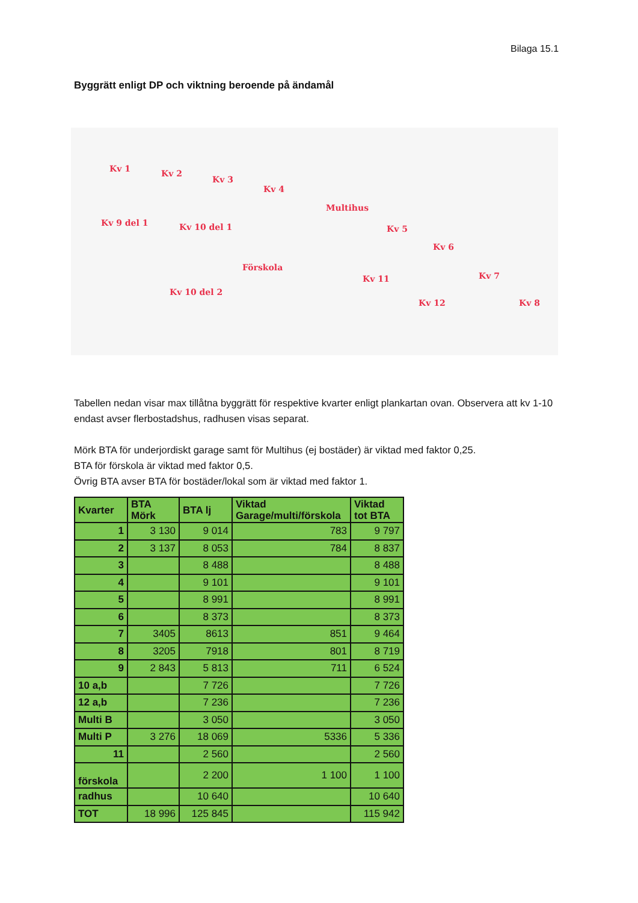Bilaga 15.1
Byggrätt enligt DP och viktning beroende på ändamål
Kv 1 Kv 2
Kv 3
Kv 4
Multihus
Kv 5
Kv 6
Kv 7
Kv 8
Kv 9 del 1 Kv 10 del 1
Förskola
Kv 11
Kv 12
Kv 10 del 2
Tabellen nedan visar max tillåtna byggrätt för respektive kvarter enligt plankartan ovan. Observera att kv 1-10 endast avser flerbostadshus, radhusen visas separat.
Mörk BTA för underjordiskt garage samt för Multihus (ej bostäder) är viktad med faktor 0,25.
BTA för förskola är viktad med faktor 0,5.
Övrig BTA avser BTA för bostäder/lokal som är viktad med faktor 1.
| Kvarter | BTA Mörk | BTA lj | Viktad Garage/multi/förskola | Viktad tot BTA |
| --- | --- | --- | --- | --- |
| 1 | 3 130 | 9 014 | 783 | 9 797 |
| 2 | 3 137 | 8 053 | 784 | 8 837 |
| 3 | | 8 488 | | 8 488 |
| 4 | | 9 101 | | 9 101 |
| 5 | | 8 991 | | 8 991 |
| 6 | | 8 373 | | 8 373 |
| 7 | 3405 | 8613 | 851 | 9 464 |
| 8 | 3205 | 7918 | 801 | 8 719 |
| 9 | 2 843 | 5 813 | 711 | 6 524 |
| 10 a,b | | 7 726 | | 7 726 |
| 12 a,b | | 7 236 | | 7 236 |
| Multi B | | 3 050 | | 3 050 |
| Multi P | 3 276 | 18 069 | 5336 | 5 336 |
| 11 | | 2 560 | | 2 560 |
| förskola | | 2 200 | 1 100 | 1 100 |
| radhus | | 10 640 | | 10 640 |
| TOT | 18 996 | 125 845 | | 115 942 |